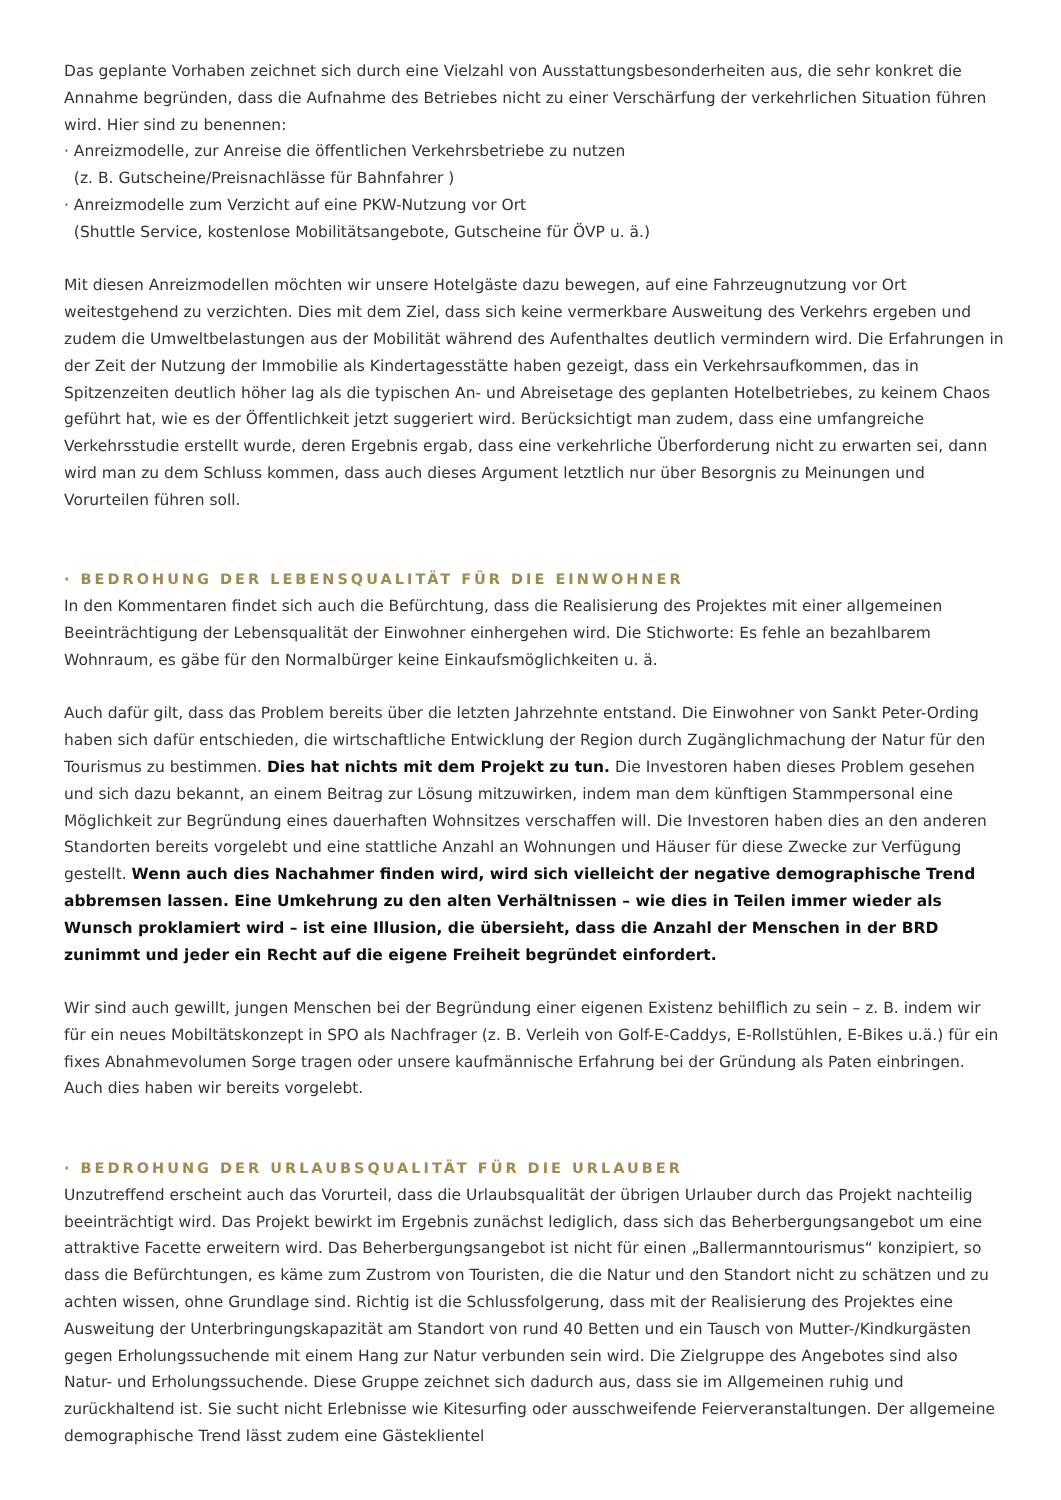Das geplante Vorhaben zeichnet sich durch eine Vielzahl von Ausstattungsbesonderheiten aus, die sehr konkret die Annahme begründen, dass die Aufnahme des Betriebes nicht zu einer Verschärfung der verkehrlichen Situation führen wird. Hier sind zu benennen:
· Anreizmodelle, zur Anreise die öffentlichen Verkehrsbetriebe zu nutzen
(z. B. Gutscheine/Preisnachlässe für Bahnfahrer )
· Anreizmodelle zum Verzicht auf eine PKW-Nutzung vor Ort
(Shuttle Service, kostenlose Mobilitätsangebote, Gutscheine für ÖVP u. ä.)
Mit diesen Anreizmodellen möchten wir unsere Hotelgäste dazu bewegen, auf eine Fahrzeugnutzung vor Ort weitestgehend zu verzichten. Dies mit dem Ziel, dass sich keine vermerkbare Ausweitung des Verkehrs ergeben und zudem die Umweltbelastungen aus der Mobilität während des Aufenthaltes deutlich vermindern wird. Die Erfahrungen in der Zeit der Nutzung der Immobilie als Kindertagesstätte haben gezeigt, dass ein Verkehrsaufkommen, das in Spitzenzeiten deutlich höher lag als die typischen An- und Abreisetage des geplanten Hotelbetriebes, zu keinem Chaos geführt hat, wie es der Öffentlichkeit jetzt suggeriert wird. Berücksichtigt man zudem, dass eine umfangreiche Verkehrsstudie erstellt wurde, deren Ergebnis ergab, dass eine verkehrliche Überforderung nicht zu erwarten sei, dann wird man zu dem Schluss kommen, dass auch dieses Argument letztlich nur über Besorgnis zu Meinungen und Vorurteilen führen soll.
· BEDROHUNG DER LEBENSQUALITÄT FÜR DIE EINWOHNER
In den Kommentaren findet sich auch die Befürchtung, dass die Realisierung des Projektes mit einer allgemeinen Beeinträchtigung der Lebensqualität der Einwohner einhergehen wird. Die Stichworte: Es fehle an bezahlbarem Wohnraum, es gäbe für den Normalbürger keine Einkaufsmöglichkeiten u. ä.
Auch dafür gilt, dass das Problem bereits über die letzten Jahrzehnte entstand. Die Einwohner von Sankt Peter-Ording haben sich dafür entschieden, die wirtschaftliche Entwicklung der Region durch Zugänglichmachung der Natur für den Tourismus zu bestimmen. Dies hat nichts mit dem Projekt zu tun. Die Investoren haben dieses Problem gesehen und sich dazu bekannt, an einem Beitrag zur Lösung mitzuwirken, indem man dem künftigen Stammpersonal eine Möglichkeit zur Begründung eines dauerhaften Wohnsitzes verschaffen will. Die Investoren haben dies an den anderen Standorten bereits vorgelebt und eine stattliche Anzahl an Wohnungen und Häuser für diese Zwecke zur Verfügung gestellt. Wenn auch dies Nachahmer finden wird, wird sich vielleicht der negative demographische Trend abbremsen lassen. Eine Umkehrung zu den alten Verhältnissen – wie dies in Teilen immer wieder als Wunsch proklamiert wird – ist eine Illusion, die übersieht, dass die Anzahl der Menschen in der BRD zunimmt und jeder ein Recht auf die eigene Freiheit begründet einfordert.
Wir sind auch gewillt, jungen Menschen bei der Begründung einer eigenen Existenz behilflich zu sein – z. B. indem wir für ein neues Mobiltätskonzept in SPO als Nachfrager (z. B. Verleih von Golf-E-Caddys, E-Rollstühlen, E-Bikes u.ä.) für ein fixes Abnahmevolumen Sorge tragen oder unsere kaufmännische Erfahrung bei der Gründung als Paten einbringen. Auch dies haben wir bereits vorgelebt.
· BEDROHUNG DER URLAUBSQUALITÄT FÜR DIE URLAUBER
Unzutreffend erscheint auch das Vorurteil, dass die Urlaubsqualität der übrigen Urlauber durch das Projekt nachteilig beeinträchtigt wird. Das Projekt bewirkt im Ergebnis zunächst lediglich, dass sich das Beherbergungsangebot um eine attraktive Facette erweitern wird. Das Beherbergungsangebot ist nicht für einen „Ballermanntourismus“ konzipiert, so dass die Befürchtungen, es käme zum Zustrom von Touristen, die die Natur und den Standort nicht zu schätzen und zu achten wissen, ohne Grundlage sind. Richtig ist die Schlussfolgerung, dass mit der Realisierung des Projektes eine Ausweitung der Unterbringungskapazität am Standort von rund 40 Betten und ein Tausch von Mutter-/Kindkurgästen gegen Erholungssuchende mit einem Hang zur Natur verbunden sein wird. Die Zielgruppe des Angebotes sind also Natur- und Erholungssuchende. Diese Gruppe zeichnet sich dadurch aus, dass sie im Allgemeinen ruhig und zurückhaltend ist. Sie sucht nicht Erlebnisse wie Kitesurfing oder ausschweifende Feierveranstaltungen. Der allgemeine demographische Trend lässt zudem eine Gästeklientel